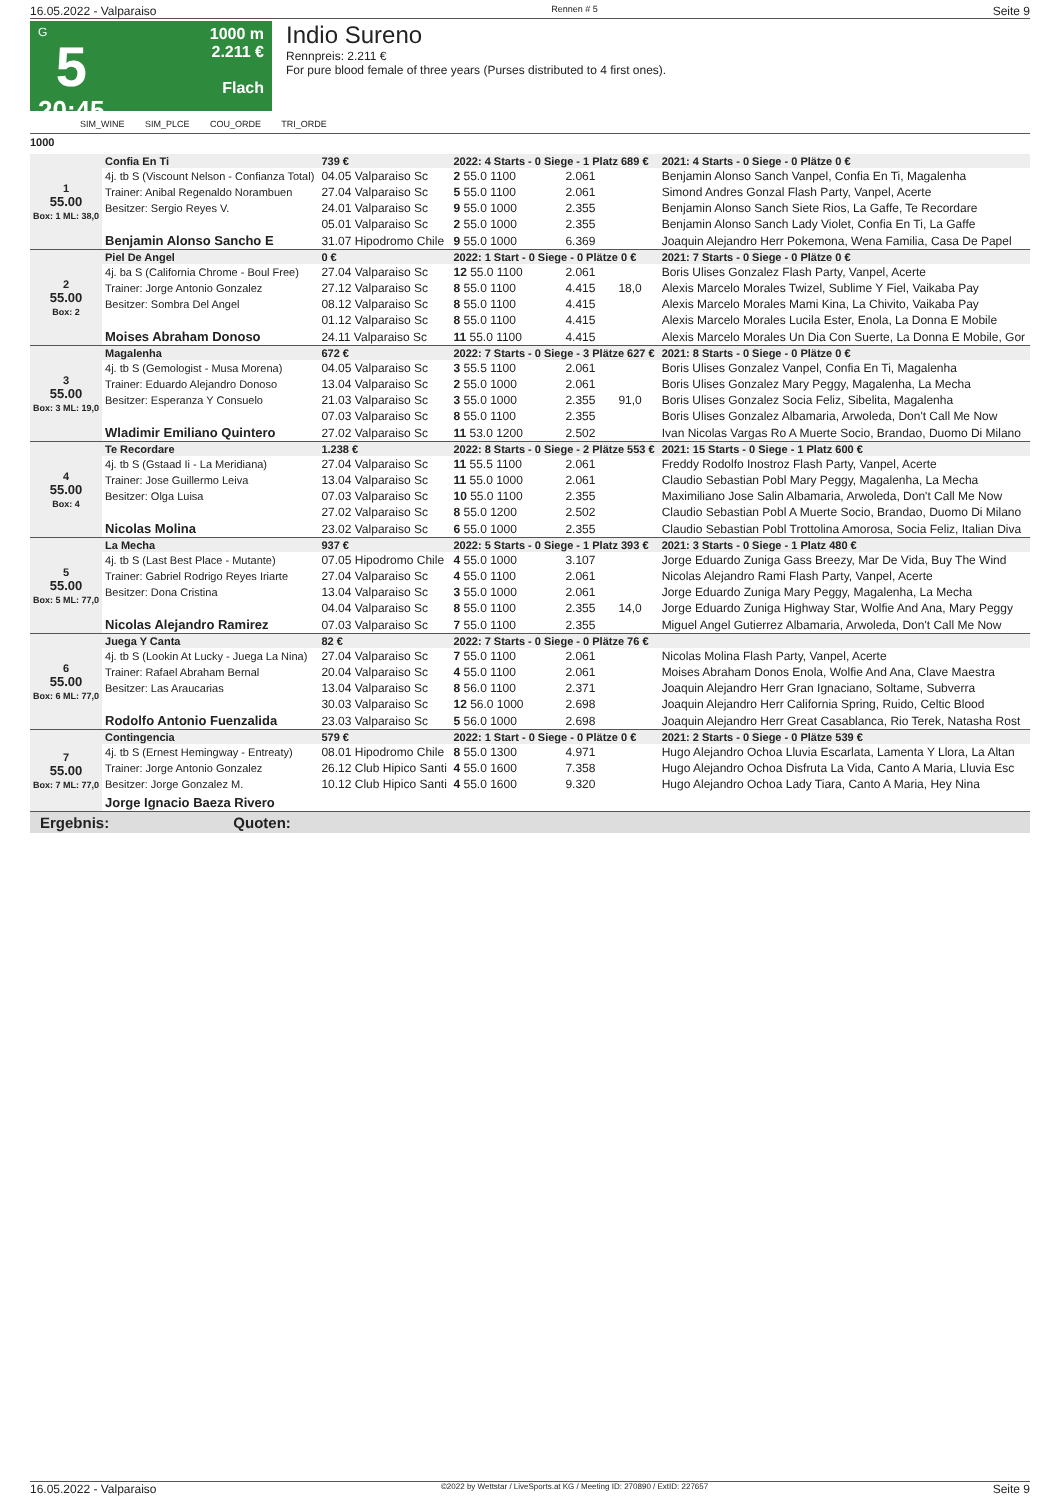16.05.2022 - Valparaiso Rennen # 5 Seite 9
G
5
20:45
1000 m
2.211 €
Flach
Indio Sureno
Rennpreis: 2.211 €
For pure blood female of three years (Purses distributed to 4 first ones).
SIM_WINE SIM_PLCE COU_ORDE TRI_ORDE
1000
| 1 55.00 Box: 1 ML: 38,0 | Confia En Ti | 739 € | 2022: 4 Starts - 0 Siege - 1 Platz 689 € | | | 2021: 4 Starts - 0 Siege - 0 Plätze 0 € |
| | 4j. tb S (Viscount Nelson - Confianza Total) | 04.05 Valparaiso Sc | 2 55.0 1100 | 2.061 | | Benjamin Alonso Sanch Vanpel, Confia En Ti, Magalenha |
| | Trainer: Anibal Regenaldo Norambuen | 27.04 Valparaiso Sc | 5 55.0 1100 | 2.061 | | Simond Andres Gonzal Flash Party, Vanpel, Acerte |
| | Besitzer: Sergio Reyes V. | 24.01 Valparaiso Sc | 9 55.0 1000 | 2.355 | | Benjamin Alonso Sanch Siete Rios, La Gaffe, Te Recordare |
| | | 05.01 Valparaiso Sc | 2 55.0 1000 | 2.355 | | Benjamin Alonso Sanch Lady Violet, Confia En Ti, La Gaffe |
| | Benjamin Alonso Sancho E | 31.07 Hipodromo Chile | 9 55.0 1000 | 6.369 | | Joaquin Alejandro Herr Pokemona, Wena Familia, Casa De Papel |
| 2 55.00 Box: 2 | Piel De Angel | 0 € | 2022: 1 Start - 0 Siege - 0 Plätze 0 € | | | 2021: 7 Starts - 0 Siege - 0 Plätze 0 € |
| | 4j. ba S (California Chrome - Boul Free) | 27.04 Valparaiso Sc | 12 55.0 1100 | 2.061 | | Boris Ulises Gonzalez Flash Party, Vanpel, Acerte |
| | Trainer: Jorge Antonio Gonzalez | 27.12 Valparaiso Sc | 8 55.0 1100 | 4.415 | 18,0 | Alexis Marcelo Morales Twizel, Sublime Y Fiel, Vaikaba Pay |
| | Besitzer: Sombra Del Angel | 08.12 Valparaiso Sc | 8 55.0 1100 | 4.415 | | Alexis Marcelo Morales Mami Kina, La Chivito, Vaikaba Pay |
| | | 01.12 Valparaiso Sc | 8 55.0 1100 | 4.415 | | Alexis Marcelo Morales Lucila Ester, Enola, La Donna E Mobile |
| | Moises Abraham Donoso | 24.11 Valparaiso Sc | 11 55.0 1100 | 4.415 | | Alexis Marcelo Morales Un Dia Con Suerte, La Donna E Mobile, Gor |
| 3 55.00 Box: 3 ML: 19,0 | Magalenha | 672 € | 2022: 7 Starts - 0 Siege - 3 Plätze 627 € | | | 2021: 8 Starts - 0 Siege - 0 Plätze 0 € |
| | 4j. tb S (Gemologist - Musa Morena) | 04.05 Valparaiso Sc | 3 55.5 1100 | 2.061 | | Boris Ulises Gonzalez Vanpel, Confia En Ti, Magalenha |
| | Trainer: Eduardo Alejandro Donoso | 13.04 Valparaiso Sc | 2 55.0 1000 | 2.061 | | Boris Ulises Gonzalez Mary Peggy, Magalenha, La Mecha |
| | Besitzer: Esperanza Y Consuelo | 21.03 Valparaiso Sc | 3 55.0 1000 | 2.355 | 91,0 | Boris Ulises Gonzalez Socia Feliz, Sibelita, Magalenha |
| | | 07.03 Valparaiso Sc | 8 55.0 1100 | 2.355 | | Boris Ulises Gonzalez Albamaria, Arwoleda, Don't Call Me Now |
| | Wladimir Emiliano Quintero | 27.02 Valparaiso Sc | 11 53.0 1200 | 2.502 | | Ivan Nicolas Vargas Ro A Muerte Socio, Brandao, Duomo Di Milano |
| 4 55.00 Box: 4 | Te Recordare | 1.238 € | 2022: 8 Starts - 0 Siege - 2 Plätze 553 € | | | 2021: 15 Starts - 0 Siege - 1 Platz 600 € |
| | 4j. tb S (Gstaad Ii - La Meridiana) | 27.04 Valparaiso Sc | 11 55.5 1100 | 2.061 | | Freddy Rodolfo Inostroz Flash Party, Vanpel, Acerte |
| | Trainer: Jose Guillermo Leiva | 13.04 Valparaiso Sc | 11 55.0 1000 | 2.061 | | Claudio Sebastian Pobl Mary Peggy, Magalenha, La Mecha |
| | Besitzer: Olga Luisa | 07.03 Valparaiso Sc | 10 55.0 1100 | 2.355 | | Maximiliano Jose Salin Albamaria, Arwoleda, Don't Call Me Now |
| | | 27.02 Valparaiso Sc | 8 55.0 1200 | 2.502 | | Claudio Sebastian Pobl A Muerte Socio, Brandao, Duomo Di Milano |
| | Nicolas Molina | 23.02 Valparaiso Sc | 6 55.0 1000 | 2.355 | | Claudio Sebastian Pobl Trottolina Amorosa, Socia Feliz, Italian Diva |
| 5 55.00 Box: 5 ML: 77,0 | La Mecha | 937 € | 2022: 5 Starts - 0 Siege - 1 Platz 393 € | | | 2021: 3 Starts - 0 Siege - 1 Platz 480 € |
| | 4j. tb S (Last Best Place - Mutante) | 07.05 Hipodromo Chile | 4 55.0 1000 | 3.107 | | Jorge Eduardo Zuniga Gass Breezy, Mar De Vida, Buy The Wind |
| | Trainer: Gabriel Rodrigo Reyes Iriarte | 27.04 Valparaiso Sc | 4 55.0 1100 | 2.061 | | Nicolas Alejandro Rami Flash Party, Vanpel, Acerte |
| | Besitzer: Dona Cristina | 13.04 Valparaiso Sc | 3 55.0 1000 | 2.061 | | Jorge Eduardo Zuniga Mary Peggy, Magalenha, La Mecha |
| | | 04.04 Valparaiso Sc | 8 55.0 1100 | 2.355 | 14,0 | Jorge Eduardo Zuniga Highway Star, Wolfie And Ana, Mary Peggy |
| | Nicolas Alejandro Ramirez | 07.03 Valparaiso Sc | 7 55.0 1100 | 2.355 | | Miguel Angel Gutierrez Albamaria, Arwoleda, Don't Call Me Now |
| 6 55.00 Box: 6 ML: 77,0 | Juega Y Canta | 82 € | 2022: 7 Starts - 0 Siege - 0 Plätze 76 € | | | |
| | 4j. tb S (Lookin At Lucky - Juega La Nina) | 27.04 Valparaiso Sc | 7 55.0 1100 | 2.061 | | Nicolas Molina Flash Party, Vanpel, Acerte |
| | Trainer: Rafael Abraham Bernal | 20.04 Valparaiso Sc | 4 55.0 1100 | 2.061 | | Moises Abraham Donos Enola, Wolfie And Ana, Clave Maestra |
| | Besitzer: Las Araucarias | 13.04 Valparaiso Sc | 8 56.0 1100 | 2.371 | | Joaquin Alejandro Herr Gran Ignaciano, Soltame, Subverra |
| | | 30.03 Valparaiso Sc | 12 56.0 1000 | 2.698 | | Joaquin Alejandro Herr California Spring, Ruido, Celtic Blood |
| | Rodolfo Antonio Fuenzalida | 23.03 Valparaiso Sc | 5 56.0 1000 | 2.698 | | Joaquin Alejandro Herr Great Casablanca, Rio Terek, Natasha Rost |
| 7 55.00 Box: 7 ML: 77,0 | Contingencia | 579 € | 2022: 1 Start - 0 Siege - 0 Plätze 0 € | | | 2021: 2 Starts - 0 Siege - 0 Plätze 539 € |
| | 4j. tb S (Ernest Hemingway - Entreaty) | 08.01 Hipodromo Chile | 8 55.0 1300 | 4.971 | | Hugo Alejandro Ochoa Lluvia Escarlata, Lamenta Y Llora, La Altan |
| | Trainer: Jorge Antonio Gonzalez | 26.12 Club Hipico Santi | 4 55.0 1600 | 7.358 | | Hugo Alejandro Ochoa Disfruta La Vida, Canto A Maria, Lluvia Esc |
| | Besitzer: Jorge Gonzalez M. | 10.12 Club Hipico Santi | 4 55.0 1600 | 9.320 | | Hugo Alejandro Ochoa Lady Tiara, Canto A Maria, Hey Nina |
| | Jorge Ignacio Baeza Rivero | | | | | |
Ergebnis: Quoten:
16.05.2022 - Valparaiso ©2022 by Wettstar / LiveSports.at KG / Meeting ID: 270890 / ExtID: 227657 Seite 9